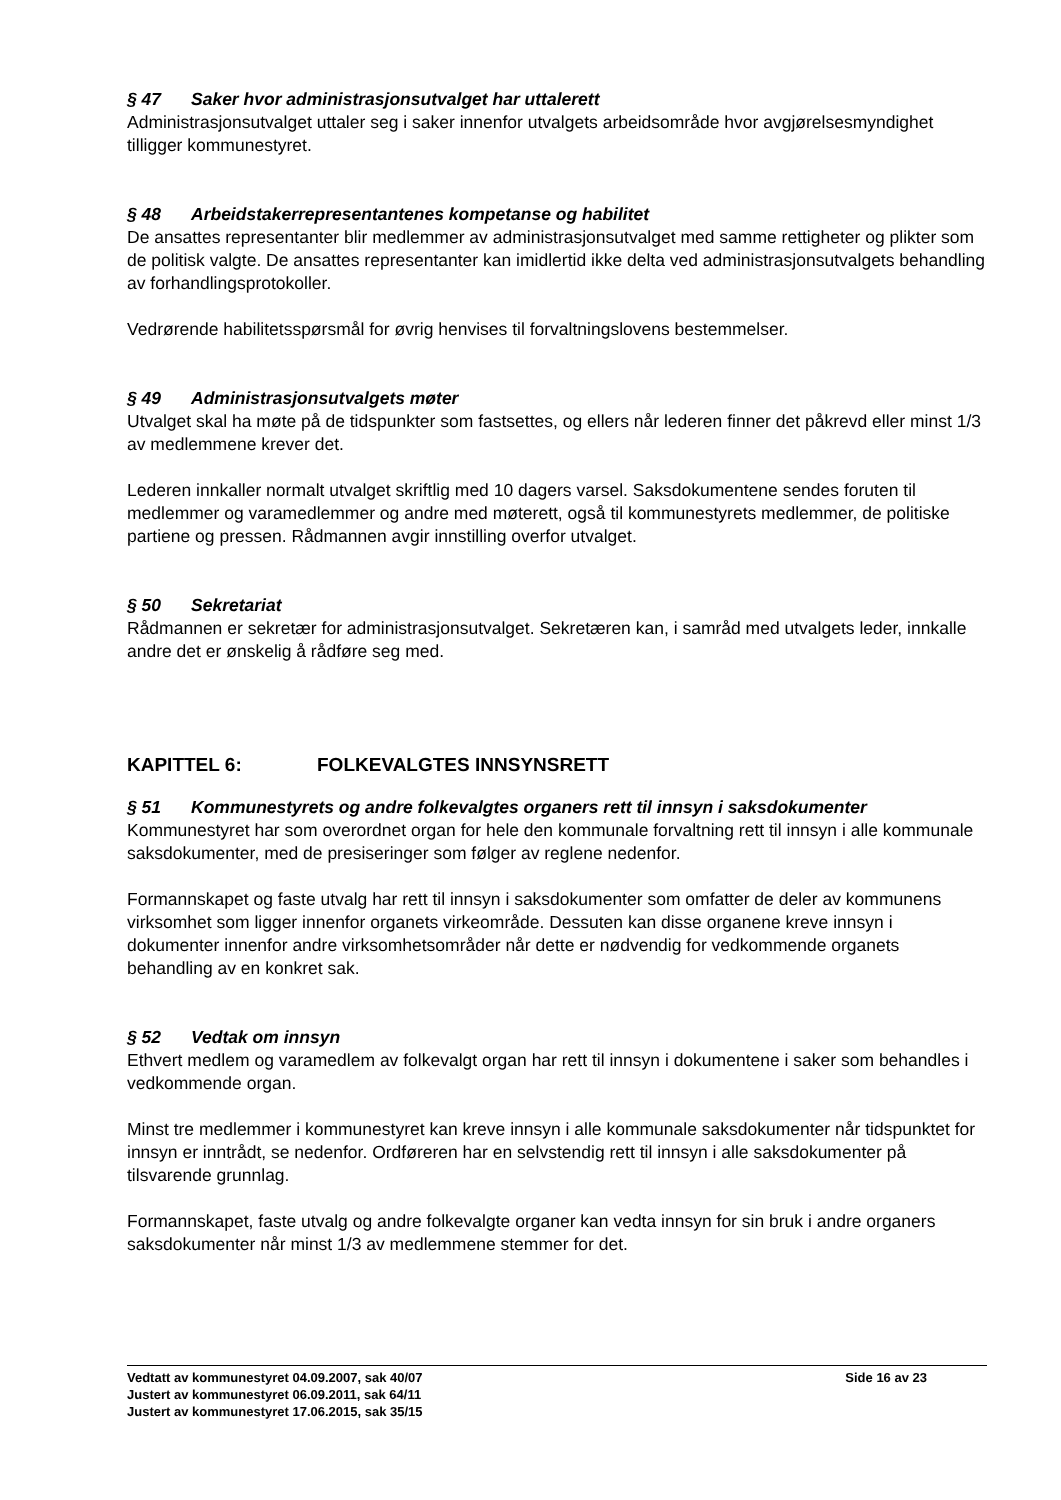§ 47 Saker hvor administrasjonsutvalget har uttalerett
Administrasjonsutvalget uttaler seg i saker innenfor utvalgets arbeidsområde hvor avgjørelsesmyndighet tilligger kommunestyret.
§ 48 Arbeidstakerrepresentantenes kompetanse og habilitet
De ansattes representanter blir medlemmer av administrasjonsutvalget med samme rettigheter og plikter som de politisk valgte. De ansattes representanter kan imidlertid ikke delta ved administrasjonsutvalgets behandling av forhandlingsprotokoller.
Vedrørende habilitetsspørsmål for øvrig henvises til forvaltningslovens bestemmelser.
§ 49 Administrasjonsutvalgets møter
Utvalget skal ha møte på de tidspunkter som fastsettes, og ellers når lederen finner det påkrevd eller minst 1/3 av medlemmene krever det.
Lederen innkaller normalt utvalget skriftlig med 10 dagers varsel. Saksdokumentene sendes foruten til medlemmer og varamedlemmer og andre med møterett, også til kommunestyrets medlemmer, de politiske partiene og pressen. Rådmannen avgir innstilling overfor utvalget.
§ 50 Sekretariat
Rådmannen er sekretær for administrasjonsutvalget. Sekretæren kan, i samråd med utvalgets leder, innkalle andre det er ønskelig å rådføre seg med.
KAPITTEL 6: FOLKEVALGTES INNSYNSRETT
§ 51 Kommunestyrets og andre folkevalgtes organers rett til innsyn i saksdokumenter
Kommunestyret har som overordnet organ for hele den kommunale forvaltning rett til innsyn i alle kommunale saksdokumenter, med de presiseringer som følger av reglene nedenfor.
Formannskapet og faste utvalg har rett til innsyn i saksdokumenter som omfatter de deler av kommunens virksomhet som ligger innenfor organets virkeområde. Dessuten kan disse organene kreve innsyn i dokumenter innenfor andre virksomhetsområder når dette er nødvendig for vedkommende organets behandling av en konkret sak.
§ 52 Vedtak om innsyn
Ethvert medlem og varamedlem av folkevalgt organ har rett til innsyn i dokumentene i saker som behandles i vedkommende organ.
Minst tre medlemmer i kommunestyret kan kreve innsyn i alle kommunale saksdokumenter når tidspunktet for innsyn er inntrådt, se nedenfor. Ordføreren har en selvstendig rett til innsyn i alle saksdokumenter på tilsvarende grunnlag.
Formannskapet, faste utvalg og andre folkevalgte organer kan vedta innsyn for sin bruk i andre organers saksdokumenter når minst 1/3 av medlemmene stemmer for det.
Side 16 av 23 Vedtatt av kommunestyret 04.09.2007, sak 40/07
Justert av kommunestyret 06.09.2011, sak 64/11
Justert av kommunestyret 17.06.2015, sak 35/15